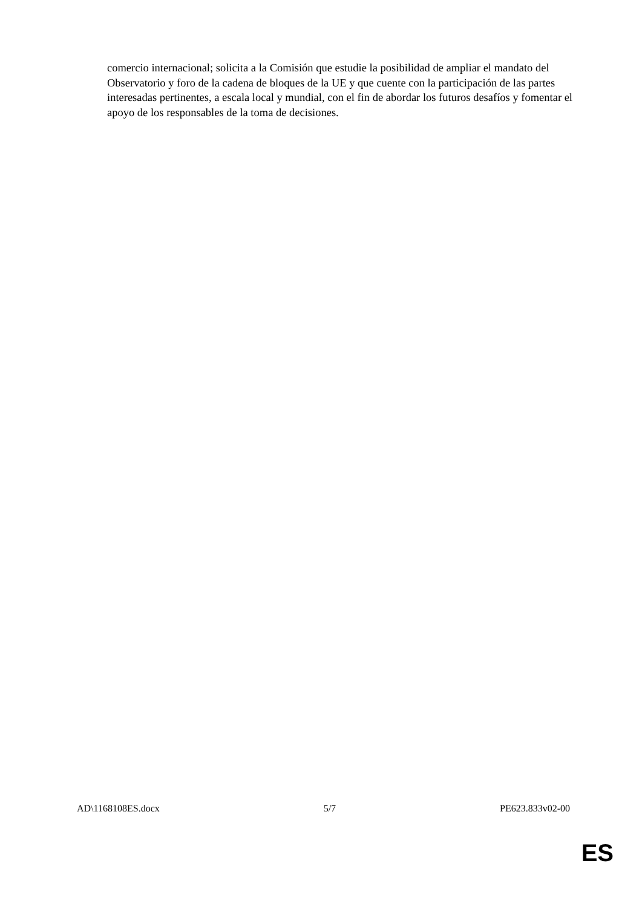comercio internacional; solicita a la Comisión que estudie la posibilidad de ampliar el mandato del Observatorio y foro de la cadena de bloques de la UE y que cuente con la participación de las partes interesadas pertinentes, a escala local y mundial, con el fin de abordar los futuros desafíos y fomentar el apoyo de los responsables de la toma de decisiones.
AD\1168108ES.docx 5/7 PE623.833v02-00
ES